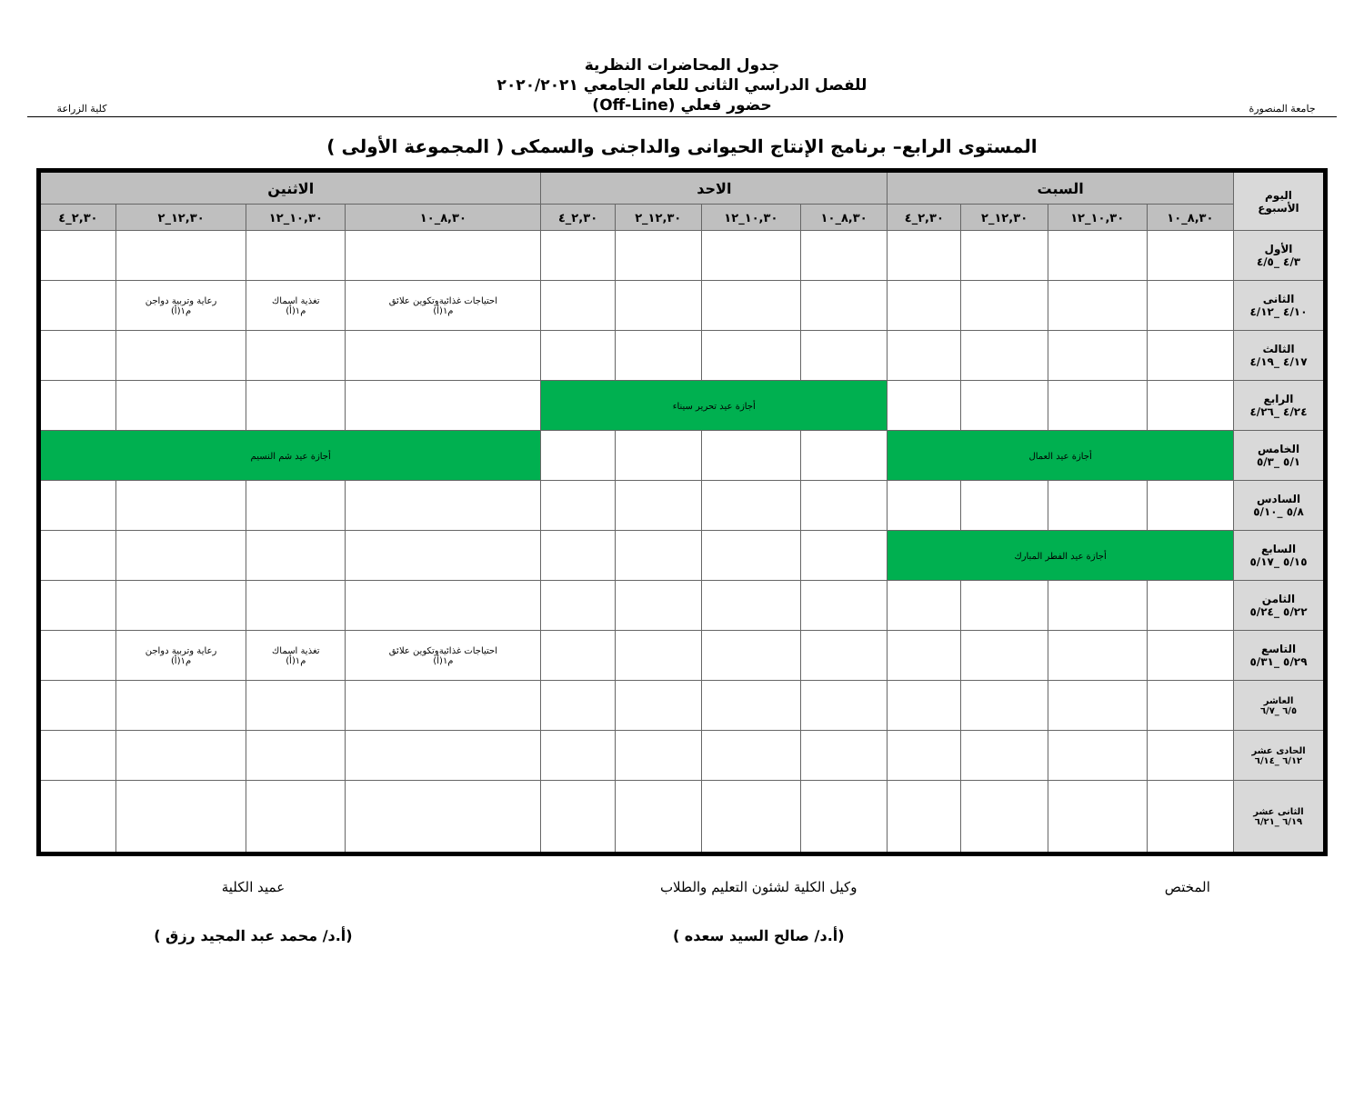جامعة المنصورة
جدول المحاضرات النظرية
للفصل الدراسي الثانى للعام الجامعي ٢٠٢٠/٢٠٢١
حضور فعلي (Off-Line)
كلية الزراعة
المستوى الرابع– برنامج الإنتاج الحيوانى والداجنى والسمكى ( المجموعة الأولى )
| اليوم الأسبوع | السبت | | | | الاحد | | | | الاثنين | | | |
| --- | --- | --- | --- | --- | --- | --- | --- | --- | --- | --- | --- | --- |
| | ٨,٣٠_١٠ | ١٠,٣٠_١٢ | ١٢,٣٠_٢ | ٢,٣٠_٤ | ٨,٣٠_١٠ | ١٠,٣٠_١٢ | ١٢,٣٠_٢ | ٢,٣٠_٤ | ٨,٣٠_١٠ | ١٠,٣٠_١٢ | ١٢,٣٠_٢ | ٢,٣٠_٤ |
| الأول ٤/٣ _٤/٥ | | | | | | | | | | | | |
| الثانى ٤/١٠ _٤/١٢ | | | | | | | | | احتياجات غذائيةوتكوين علائق م١(أ) | تغذية اسماك م١(أ) | رعاية وتربية دواجن م١(أ) | |
| الثالث ٤/١٧ _٤/١٩ | | | | | | | | | | | | |
| الرابع ٤/٢٤ _٤/٢٦ | | | | | أجازة عيد تحرير سيناء | | | | | | | |
| الخامس ٥/١ _٥/٣ | أجازة عيد العمال | | | | | | | | أجازة عيد شم النسيم | | | |
| السادس ٥/٨ _٥/١٠ | | | | | | | | | | | | |
| السابع ٥/١٥ _٥/١٧ | أجازة عيد الفطر المبارك | | | | | | | | | | | |
| الثامن ٥/٢٢ _٥/٢٤ | | | | | | | | | | | | |
| التاسع ٥/٢٩ _٥/٣١ | | | | | | | | | احتياجات غذائيةوتكوين علائق م١(أ) | تغذية اسماك م١(أ) | رعاية وتربية دواجن م١(أ) | |
| العاشر ٦/٥ _٦/٧ | | | | | | | | | | | | |
| الحادى عشر ٦/١٢ _٦/١٤ | | | | | | | | | | | | |
| الثانى عشر ٦/١٩ _٦/٢١ | | | | | | | | | | | | |
المختص وكيل الكلية لشئون التعليم والطلاب
(أ.د/ صالح السيد سعده )
عميد الكلية
(أ.د/ محمد عبد المجيد رزق )